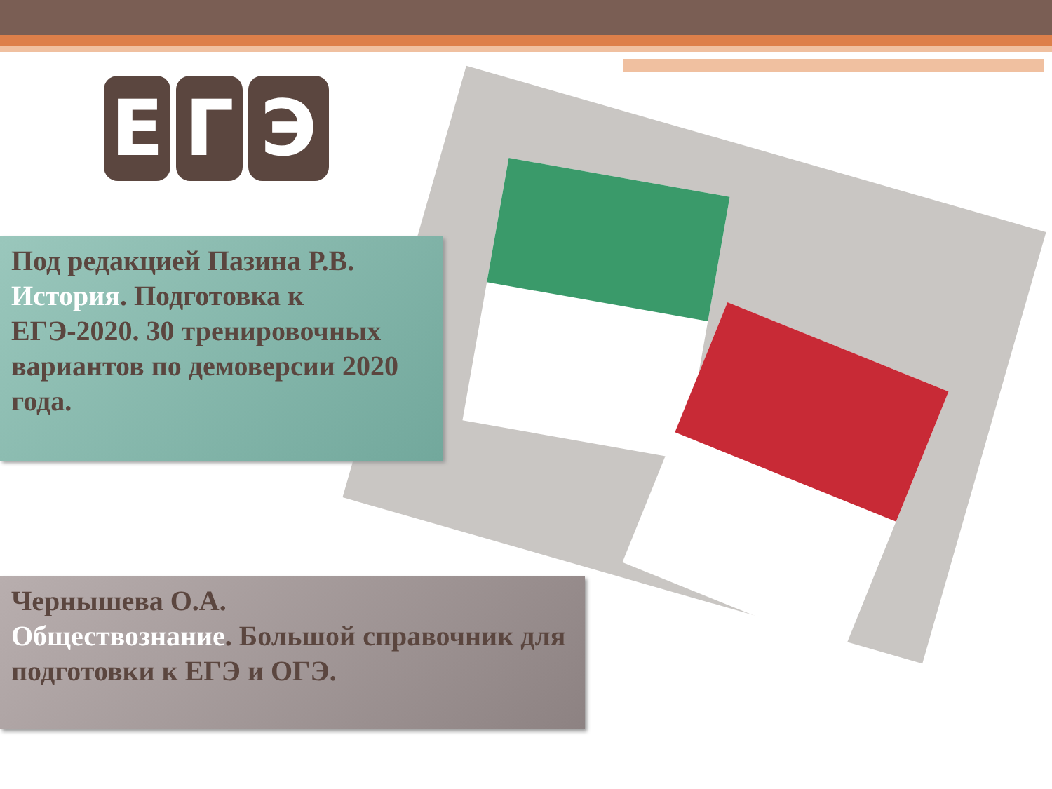Е Г Э
Под редакцией Пазина Р.В. История. Подготовка к ЕГЭ-2020. 30 тренировочных вариантов по демоверсии 2020 года.
Чернышева О.А.
Обществознание. Большой справочник для подготовки к ЕГЭ и ОГЭ.